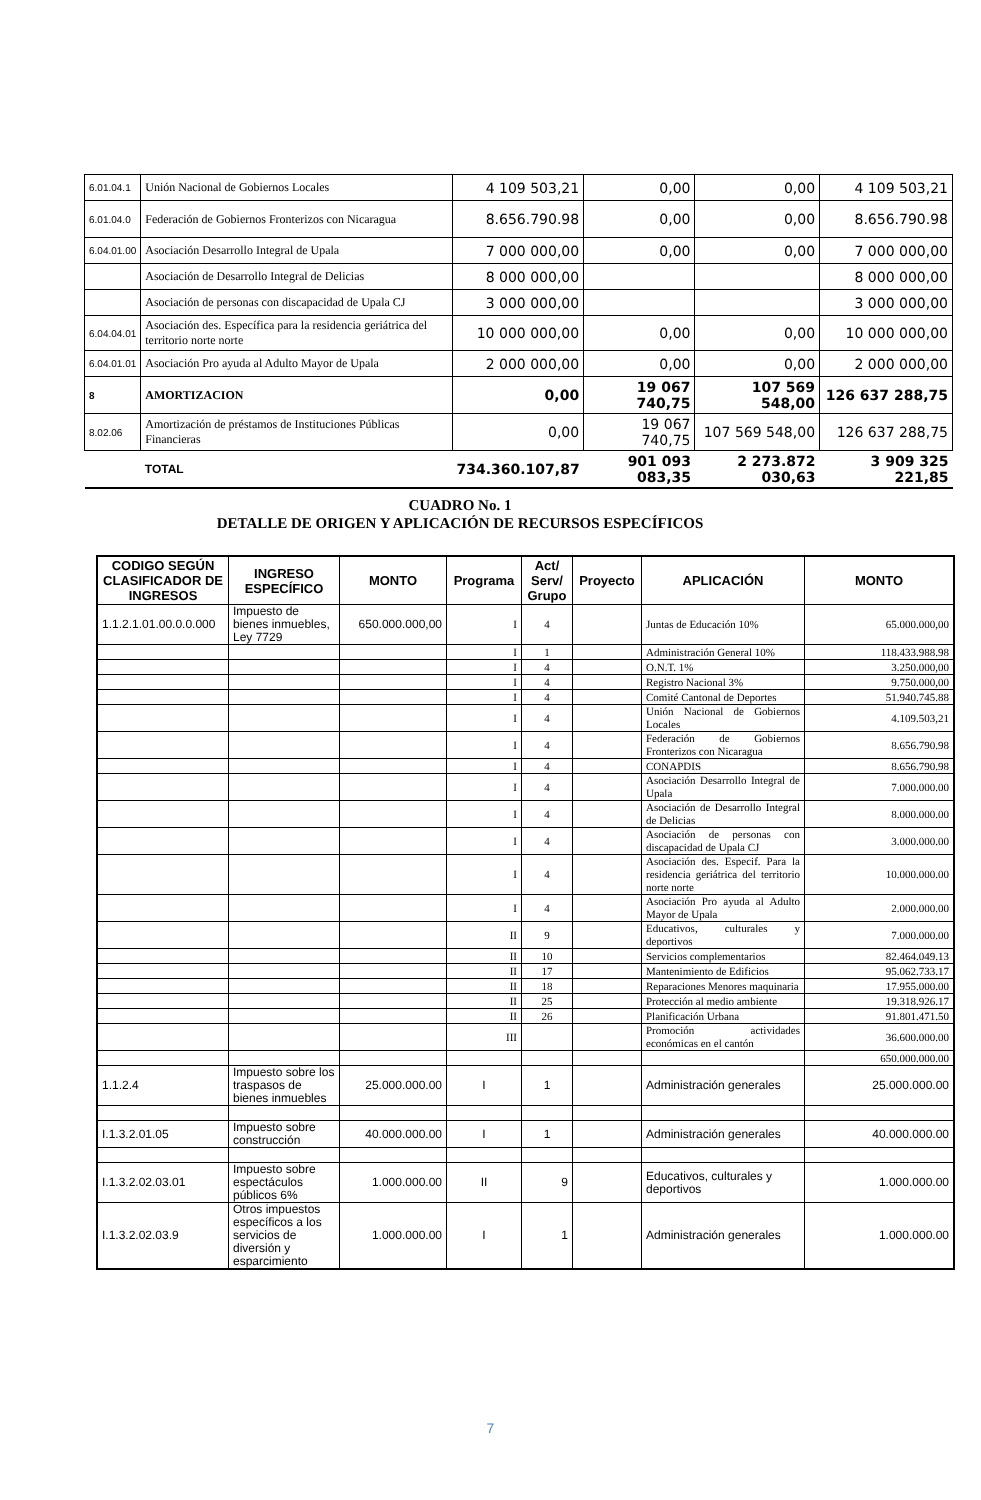| 6.01.04.1 | Unión Nacional de Gobiernos Locales | 4 109 503,21 | 0,00 | 0,00 | 4 109 503,21 |
| 6.01.04.0 | Federación de Gobiernos Fronterizos con Nicaragua | 8.656.790.98 | 0,00 | 0,00 | 8.656.790.98 |
| 6.04.01.00 | Asociación Desarrollo Integral de Upala | 7 000 000,00 | 0,00 | 0,00 | 7 000 000,00 |
| | Asociación de Desarrollo Integral de Delicias | 8 000 000,00 | | | 8 000 000,00 |
| | Asociación de personas con discapacidad de Upala CJ | 3 000 000,00 | | | 3 000 000,00 |
| 6.04.04.01 | Asociación des. Específica para la residencia geriátrica del territorio norte norte | 10 000 000,00 | 0,00 | 0,00 | 10 000 000,00 |
| 6.04.01.01 | Asociación Pro ayuda al Adulto Mayor de Upala | 2 000 000,00 | 0,00 | 0,00 | 2 000 000,00 |
| 8 | AMORTIZACION | 0,00 | 19 067 740,75 | 107 569 548,00 | 126 637 288,75 |
| 8.02.06 | Amortización de préstamos de Instituciones Públicas Financieras | 0,00 | 19 067 740,75 | 107 569 548,00 | 126 637 288,75 |
| | TOTAL | 734.360.107,87 | 901 093 083,35 | 2 273.872 030,63 | 3 909 325 221,85 |
CUADRO No. 1
DETALLE DE ORIGEN Y APLICACIÓN DE RECURSOS ESPECÍFICOS
| CODIGO SEGÚN CLASIFICADOR DE INGRESOS | INGRESO ESPECÍFICO | MONTO | Programa | Act/ Serv/ Grupo | Proyecto | APLICACIÓN | MONTO |
| --- | --- | --- | --- | --- | --- | --- | --- |
| 1.1.2.1.01.00.0.0.000 | Impuesto de bienes inmuebles, Ley 7729 | 650.000.000,00 | I | 4 | | Juntas de Educación 10% | 65.000.000,00 |
| | | | I | 1 | | Administración General 10% | 118.433.988.98 |
| | | | I | 4 | | O.N.T. 1% | 3.250.000,00 |
| | | | I | 4 | | Registro Nacional 3% | 9.750.000,00 |
| | | | I | 4 | | Comité Cantonal de Deportes | 51.940.745.88 |
| | | | I | 4 | | Unión Nacional de Gobiernos Locales | 4.109.503,21 |
| | | | I | 4 | | Federación de Gobiernos Fronterizos con Nicaragua | 8.656.790.98 |
| | | | I | 4 | | CONAPDIS | 8.656.790.98 |
| | | | I | 4 | | Asociación Desarrollo Integral de Upala | 7.000.000.00 |
| | | | I | 4 | | Asociación de Desarrollo Integral de Delicias | 8.000.000.00 |
| | | | I | 4 | | Asociación de personas con discapacidad de Upala CJ | 3.000.000.00 |
| | | | I | 4 | | Asociación des. Especif. Para la residencia geriátrica del territorio norte norte | 10.000.000.00 |
| | | | I | 4 | | Asociación Pro ayuda al Adulto Mayor de Upala | 2.000.000.00 |
| | | | II | 9 | | Educativos, culturales y deportivos | 7.000.000.00 |
| | | | II | 10 | | Servicios complementarios | 82.464.049.13 |
| | | | II | 17 | | Mantenimiento de Edificios | 95.062.733.17 |
| | | | II | 18 | | Reparaciones Menores maquinaria | 17.955.000.00 |
| | | | II | 25 | | Protección al medio ambiente | 19.318.926.17 |
| | | | II | 26 | | Planificación Urbana | 91.801.471.50 |
| | | | III | | | Promoción actividades económicas en el cantón | 36.600.000.00 |
| | | | | | | | 650.000.000.00 |
| 1.1.2.4 | Impuesto sobre los traspasos de bienes inmuebles | 25.000.000.00 | I | 1 | | Administración generales | 25.000.000.00 |
| I.1.3.2.01.05 | Impuesto sobre construcción | 40.000.000.00 | I | 1 | | Administración generales | 40.000.000.00 |
| I.1.3.2.02.03.01 | Impuesto sobre espectáculos públicos 6% | 1.000.000.00 | II | 9 | | Educativos, culturales y deportivos | 1.000.000.00 |
| I.1.3.2.02.03.9 | Otros impuestos específicos a los servicios de diversión y esparcimiento | 1.000.000.00 | I | 1 | | Administración generales | 1.000.000.00 |
7